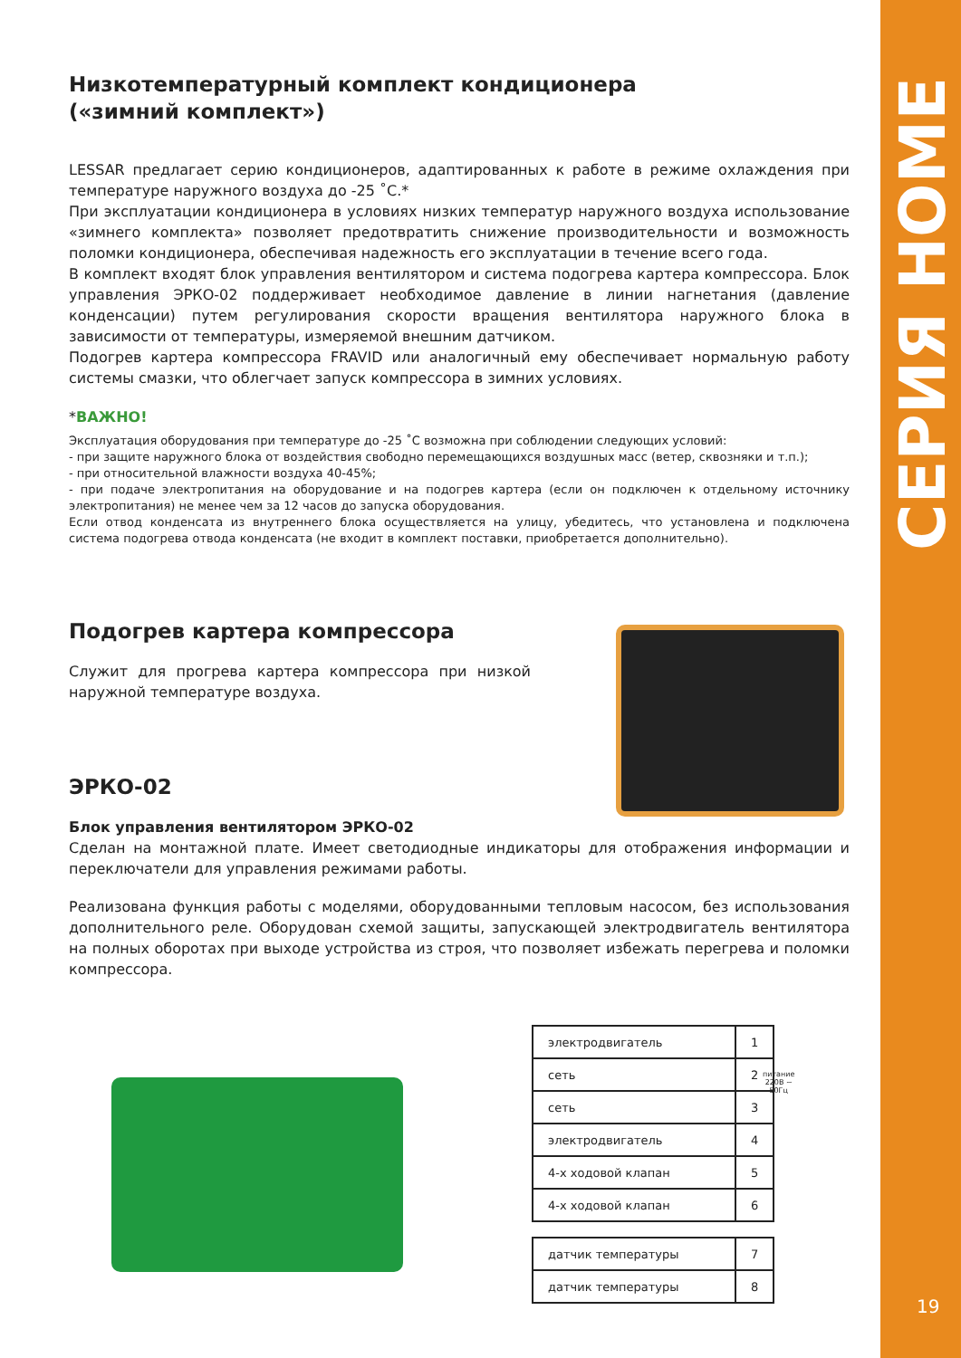СЕРИЯ HOME
19
Низкотемпературный комплект кондиционера
(«зимний комплект»)
LESSAR предлагает серию кондиционеров, адаптированных к работе в режиме охлаждения при температуре наружного воздуха до -25 ˚С.*
При эксплуатации кондиционера в условиях низких температур наружного воздуха использование «зимнего комплекта» позволяет предотвратить снижение производительности и возможность поломки кондиционера, обеспечивая надежность его эксплуатации в течение всего года.
В комплект входят блок управления вентилятором и система подогрева картера компрессора. Блок управления ЭРКО-02 поддерживает необходимое давление в линии нагнетания (давление конденсации) путем регулирования скорости вращения вентилятора наружного блока в зависимости от температуры, измеряемой внешним датчиком.
Подогрев картера компрессора FRAVID или аналогичный ему обеспечивает нормальную работу системы смазки, что облегчает запуск компрессора в зимних условиях.
*ВАЖНО!
Эксплуатация оборудования при температуре до -25 ˚С возможна при соблюдении следующих условий:
- при защите наружного блока от воздействия свободно перемещающихся воздушных масс (ветер, сквозняки и т.п.);
- при относительной влажности воздуха 40-45%;
- при подаче электропитания на оборудование и на подогрев картера (если он подключен к отдельному источнику электропитания) не менее чем за 12 часов до запуска оборудования.
Если отвод конденсата из внутреннего блока осуществляется на улицу, убедитесь, что установлена и подключена система подогрева отвода конденсата (не входит в комплект поставки, приобретается дополнительно).
Подогрев картера компрессора
Служит для прогрева картера компрессора при низкой наружной температуре воздуха.
ЭРКО-02
Блок управления вентилятором ЭРКО-02
Сделан на монтажной плате. Имеет светодиодные индикаторы для отображения информации и переключатели для управления режимами работы.
Реализована функция работы с моделями, оборудованными тепловым насосом, без использования дополнительного реле. Оборудован схемой защиты, запускающей электродвигатель вентилятора на полных оборотах при выходе устройства из строя, что позволяет избежать перегрева и поломки компрессора.
| электродвигатель | 1 |
| сеть | 2 |
| сеть | 3 |
| электродвигатель | 4 |
| 4-х ходовой клапан | 5 |
| 4-х ходовой клапан | 6 |
питание
220В ~ 50Гц
| датчик температуры | 7 |
| датчик температуры | 8 |